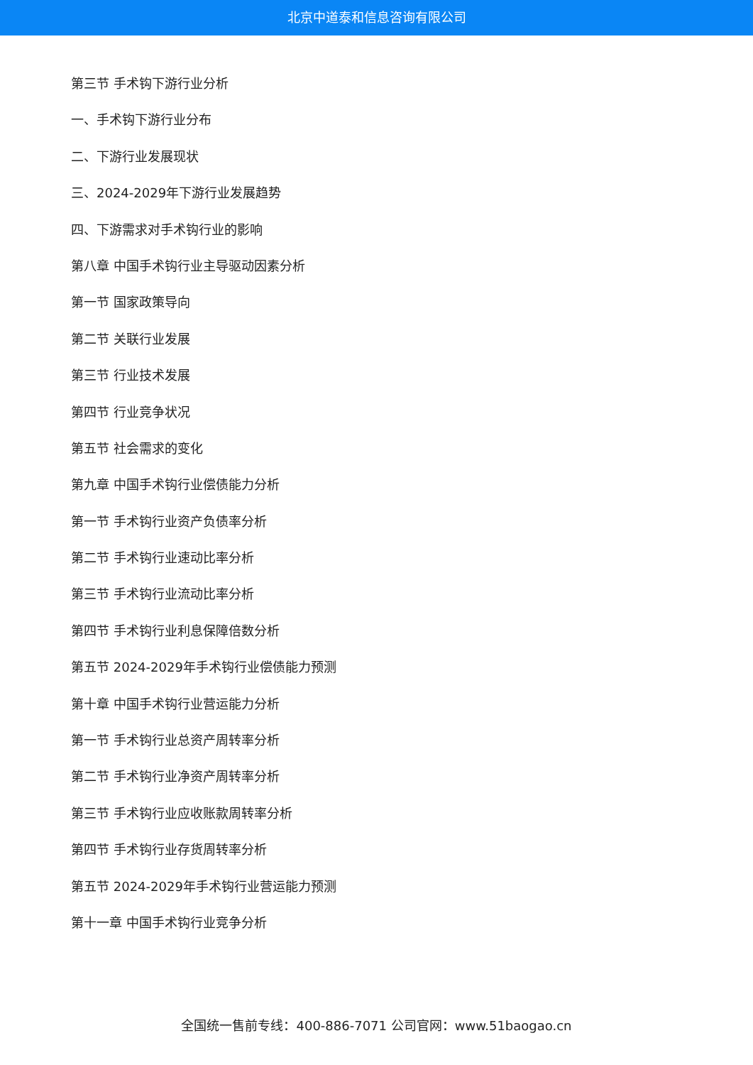北京中道泰和信息咨询有限公司
第三节 手术钩下游行业分析
一、手术钩下游行业分布
二、下游行业发展现状
三、2024-2029年下游行业发展趋势
四、下游需求对手术钩行业的影响
第八章 中国手术钩行业主导驱动因素分析
第一节 国家政策导向
第二节 关联行业发展
第三节 行业技术发展
第四节 行业竞争状况
第五节 社会需求的变化
第九章 中国手术钩行业偿债能力分析
第一节 手术钩行业资产负债率分析
第二节 手术钩行业速动比率分析
第三节 手术钩行业流动比率分析
第四节 手术钩行业利息保障倍数分析
第五节 2024-2029年手术钩行业偿债能力预测
第十章 中国手术钩行业营运能力分析
第一节 手术钩行业总资产周转率分析
第二节 手术钩行业净资产周转率分析
第三节 手术钩行业应收账款周转率分析
第四节 手术钩行业存货周转率分析
第五节 2024-2029年手术钩行业营运能力预测
第十一章 中国手术钩行业竞争分析
全国统一售前专线：400-886-7071 公司官网：www.51baogao.cn